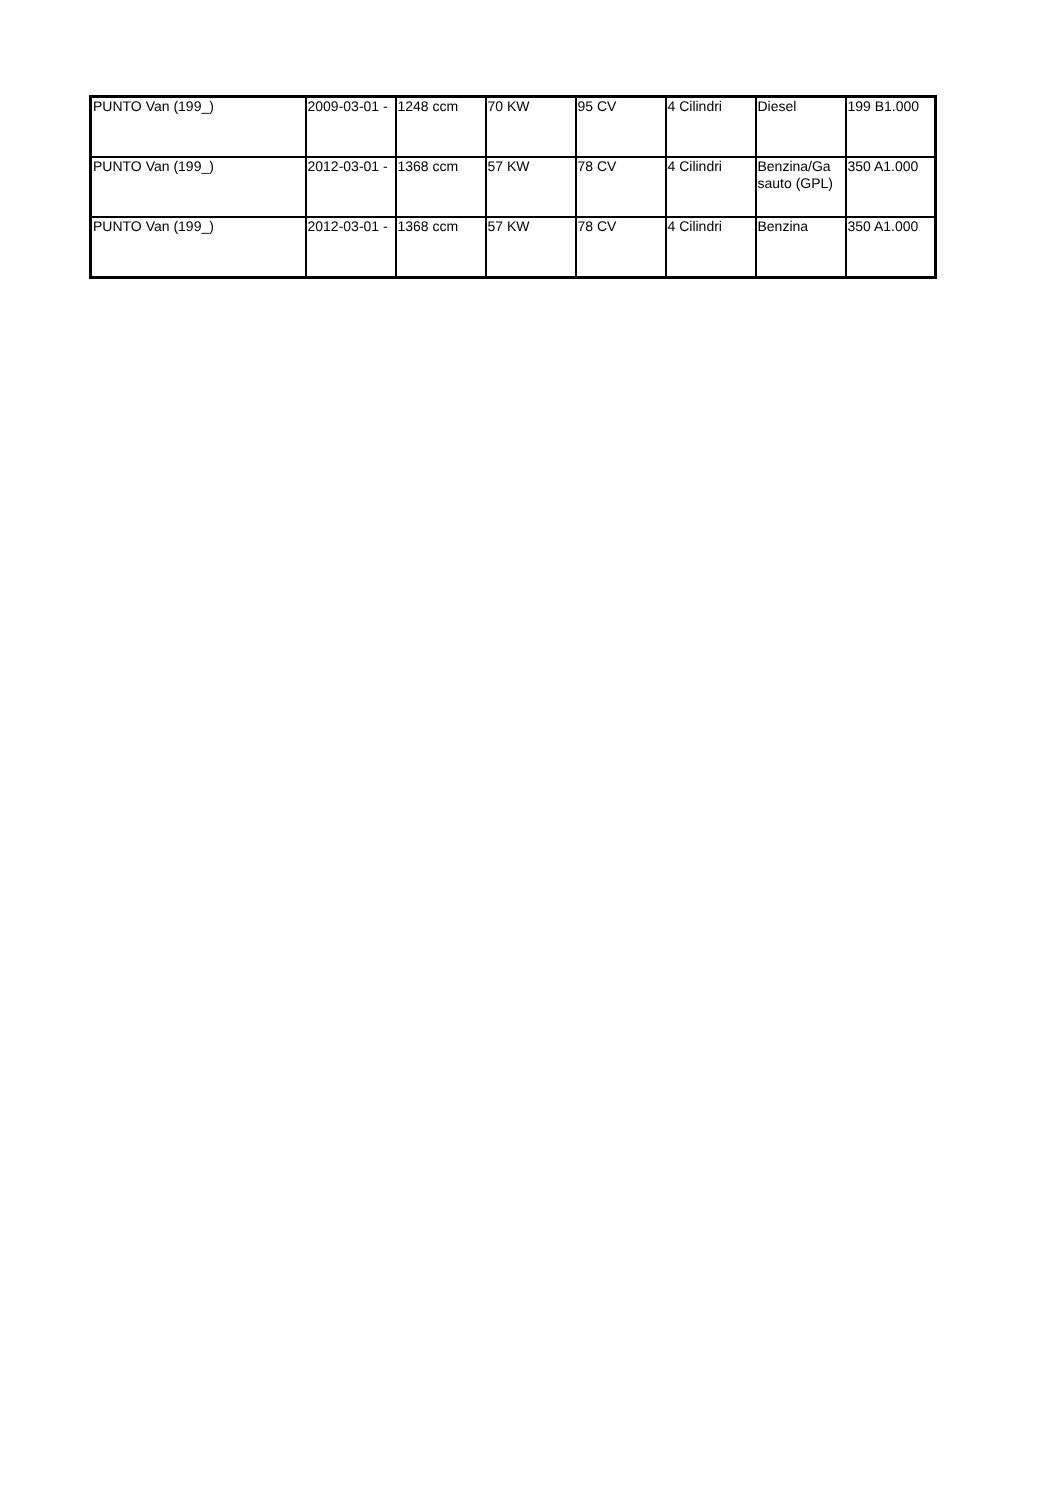| PUNTO Van (199_) | 2009-03-01 - | 1248 ccm | 70 KW | 95 CV | 4 Cilindri | Diesel | 199 B1.000 |
| PUNTO Van (199_) | 2012-03-01 - | 1368 ccm | 57 KW | 78 CV | 4 Cilindri | Benzina/Ga sauto (GPL) | 350 A1.000 |
| PUNTO Van (199_) | 2012-03-01 - | 1368 ccm | 57 KW | 78 CV | 4 Cilindri | Benzina | 350 A1.000 |